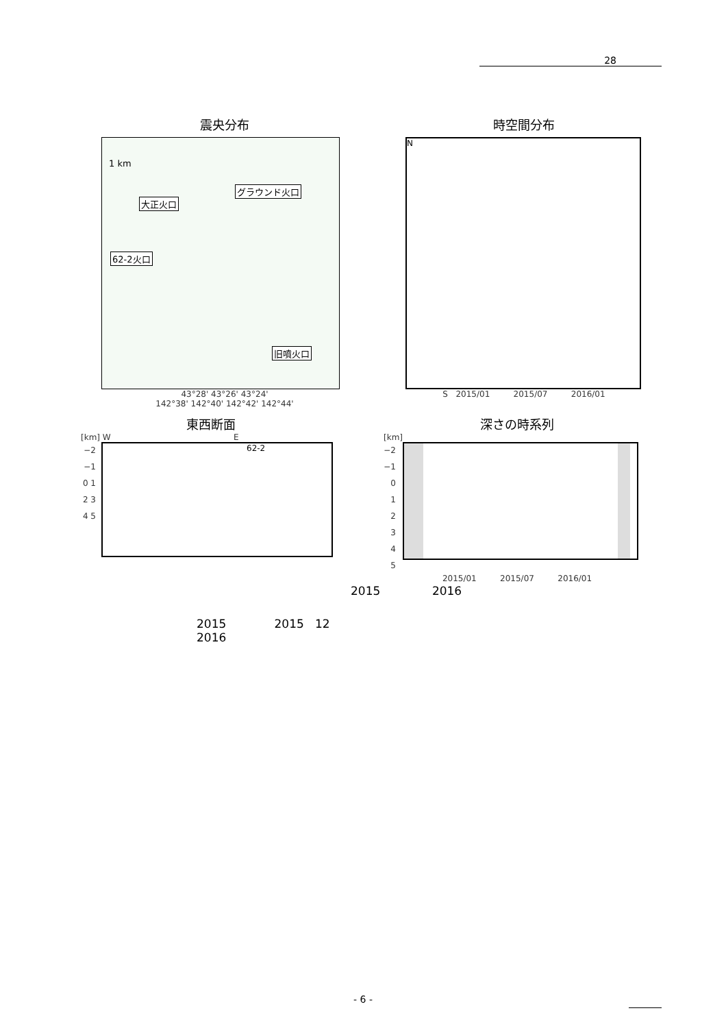28
震央分布
1 km
大正火口
グラウンド火口
62-2火口
旧噴火口
43°28' 43°26' 43°24'
142°38' 142°40' 142°42' 142°44'
時空間分布
N
S 2015/01 2015/07 2016/01
東西断面
[km] W E
−2 −1 0 1 2 3 4 5
62-2
深さの時系列
[km]
−2 −1 0 1 2 3 4 5
2015/01 2015/07 2016/01
2015 2016
2015 2015 12
2016
- 6 -